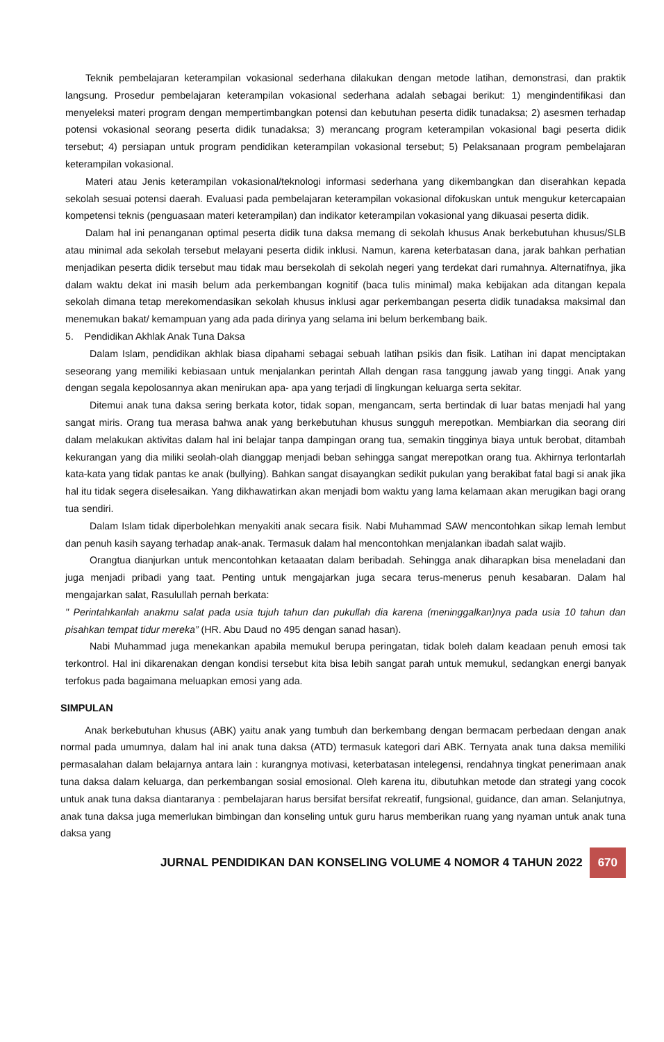Teknik pembelajaran keterampilan vokasional sederhana dilakukan dengan metode latihan, demonstrasi, dan praktik langsung. Prosedur pembelajaran keterampilan vokasional sederhana adalah sebagai berikut: 1) mengindentifikasi dan menyeleksi materi program dengan mempertimbangkan potensi dan kebutuhan peserta didik tunadaksa; 2) asesmen terhadap potensi vokasional seorang peserta didik tunadaksa; 3) merancang program keterampilan vokasional bagi peserta didik tersebut; 4) persiapan untuk program pendidikan keterampilan vokasional tersebut; 5) Pelaksanaan program pembelajaran keterampilan vokasional.
Materi atau Jenis keterampilan vokasional/teknologi informasi sederhana yang dikembangkan dan diserahkan kepada sekolah sesuai potensi daerah. Evaluasi pada pembelajaran keterampilan vokasional difokuskan untuk mengukur ketercapaian kompetensi teknis (penguasaan materi keterampilan) dan indikator keterampilan vokasional yang dikuasai peserta didik.
Dalam hal ini penanganan optimal peserta didik tuna daksa memang di sekolah khusus Anak berkebutuhan khusus/SLB atau minimal ada sekolah tersebut melayani peserta didik inklusi. Namun, karena keterbatasan dana, jarak bahkan perhatian menjadikan peserta didik tersebut mau tidak mau bersekolah di sekolah negeri yang terdekat dari rumahnya. Alternatifnya, jika dalam waktu dekat ini masih belum ada perkembangan kognitif (baca tulis minimal) maka kebijakan ada ditangan kepala sekolah dimana tetap merekomendasikan sekolah khusus inklusi agar perkembangan peserta didik tunadaksa maksimal dan menemukan bakat/ kemampuan yang ada pada dirinya yang selama ini belum berkembang baik.
5. Pendidikan Akhlak Anak Tuna Daksa
Dalam Islam, pendidikan akhlak biasa dipahami sebagai sebuah latihan psikis dan fisik. Latihan ini dapat menciptakan seseorang yang memiliki kebiasaan untuk menjalankan perintah Allah dengan rasa tanggung jawab yang tinggi. Anak yang dengan segala kepolosannya akan menirukan apa- apa yang terjadi di lingkungan keluarga serta sekitar.
Ditemui anak tuna daksa sering berkata kotor, tidak sopan, mengancam, serta bertindak di luar batas menjadi hal yang sangat miris. Orang tua merasa bahwa anak yang berkebutuhan khusus sungguh merepotkan. Membiarkan dia seorang diri dalam melakukan aktivitas dalam hal ini belajar tanpa dampingan orang tua, semakin tingginya biaya untuk berobat, ditambah kekurangan yang dia miliki seolah-olah dianggap menjadi beban sehingga sangat merepotkan orang tua. Akhirnya terlontarlah kata-kata yang tidak pantas ke anak (bullying). Bahkan sangat disayangkan sedikit pukulan yang berakibat fatal bagi si anak jika hal itu tidak segera diselesaikan. Yang dikhawatirkan akan menjadi bom waktu yang lama kelamaan akan merugikan bagi orang tua sendiri.
Dalam Islam tidak diperbolehkan menyakiti anak secara fisik. Nabi Muhammad SAW mencontohkan sikap lemah lembut dan penuh kasih sayang terhadap anak-anak. Termasuk dalam hal mencontohkan menjalankan ibadah salat wajib.
Orangtua dianjurkan untuk mencontohkan ketaaatan dalam beribadah. Sehingga anak diharapkan bisa meneladani dan juga menjadi pribadi yang taat. Penting untuk mengajarkan juga secara terus-menerus penuh kesabaran. Dalam hal mengajarkan salat, Rasulullah pernah berkata:
" Perintahkanlah anakmu salat pada usia tujuh tahun dan pukullah dia karena (meninggalkan)nya pada usia 10 tahun dan pisahkan tempat tidur mereka” (HR. Abu Daud no 495 dengan sanad hasan).
Nabi Muhammad juga menekankan apabila memukul berupa peringatan, tidak boleh dalam keadaan penuh emosi tak terkontrol. Hal ini dikarenakan dengan kondisi tersebut kita bisa lebih sangat parah untuk memukul, sedangkan energi banyak terfokus pada bagaimana meluapkan emosi yang ada.
SIMPULAN
Anak berkebutuhan khusus (ABK) yaitu anak yang tumbuh dan berkembang dengan bermacam perbedaan dengan anak normal pada umumnya, dalam hal ini anak tuna daksa (ATD) termasuk kategori dari ABK. Ternyata anak tuna daksa memiliki permasalahan dalam belajarnya antara lain : kurangnya motivasi, keterbatasan intelegensi, rendahnya tingkat penerimaan anak tuna daksa dalam keluarga, dan perkembangan sosial emosional. Oleh karena itu, dibutuhkan metode dan strategi yang cocok untuk anak tuna daksa diantaranya : pembelajaran harus bersifat bersifat rekreatif, fungsional, guidance, dan aman. Selanjutnya, anak tuna daksa juga memerlukan bimbingan dan konseling untuk guru harus memberikan ruang yang nyaman untuk anak tuna daksa yang
JURNAL PENDIDIKAN DAN KONSELING VOLUME 4 NOMOR 4 TAHUN 2022
670